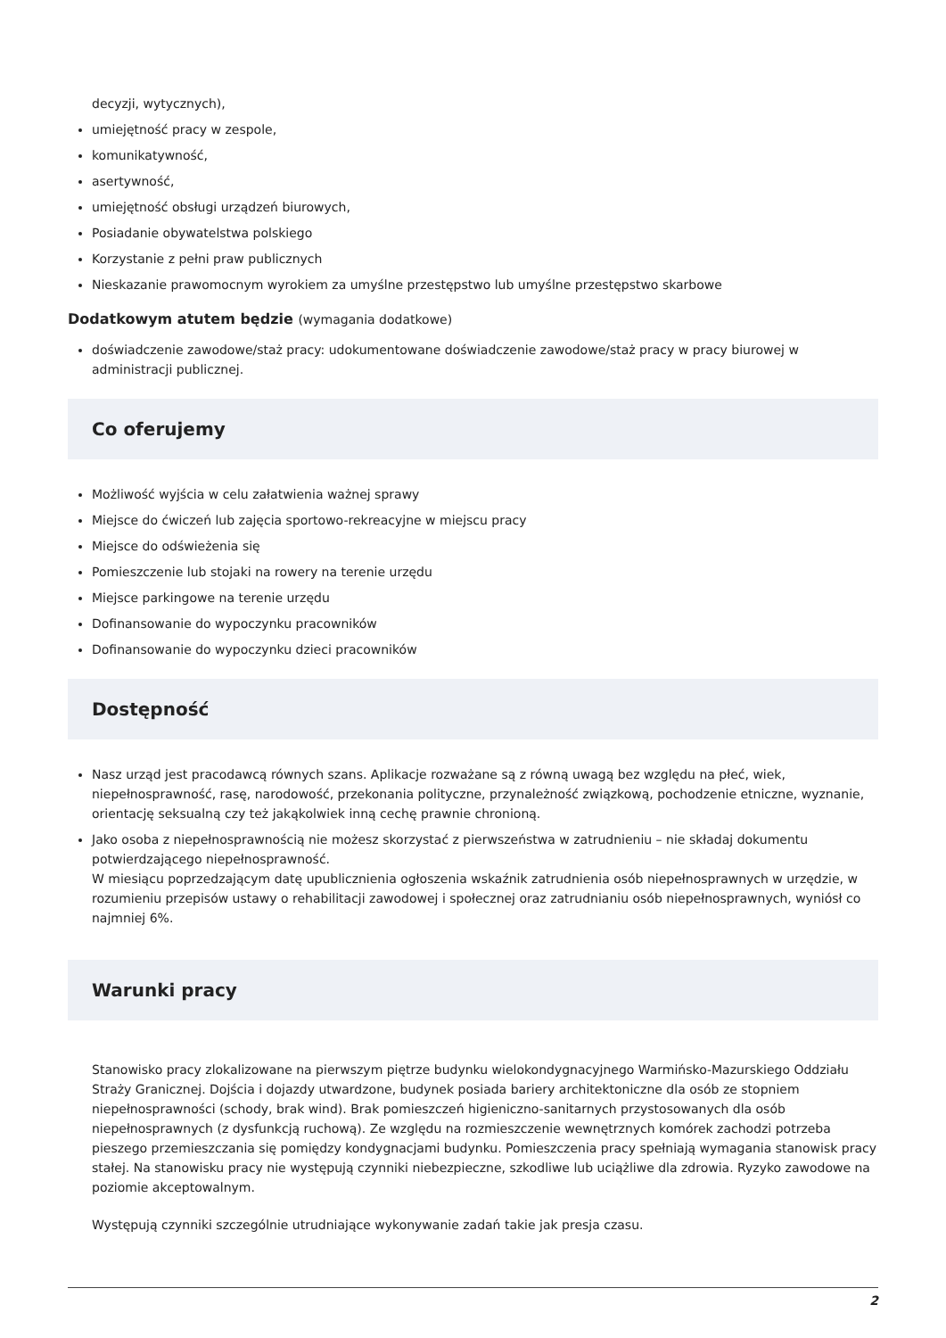decyzji, wytycznych),
umiejętność pracy w zespole,
komunikatywność,
asertywność,
umiejętność obsługi urządzeń biurowych,
Posiadanie obywatelstwa polskiego
Korzystanie z pełni praw publicznych
Nieskazanie prawomocnym wyrokiem za umyślne przestępstwo lub umyślne przestępstwo skarbowe
Dodatkowym atutem będzie (wymagania dodatkowe)
doświadczenie zawodowe/staż pracy: udokumentowane doświadczenie zawodowe/staż pracy w pracy biurowej w administracji publicznej.
Co oferujemy
Możliwość wyjścia w celu załatwienia ważnej sprawy
Miejsce do ćwiczeń lub zajęcia sportowo-rekreacyjne w miejscu pracy
Miejsce do odświeżenia się
Pomieszczenie lub stojaki na rowery na terenie urzędu
Miejsce parkingowe na terenie urzędu
Dofinansowanie do wypoczynku pracowników
Dofinansowanie do wypoczynku dzieci pracowników
Dostępność
Nasz urząd jest pracodawcą równych szans. Aplikacje rozważane są z równą uwagą bez względu na płeć, wiek, niepełnosprawność, rasę, narodowość, przekonania polityczne, przynależność związkową, pochodzenie etniczne, wyznanie, orientację seksualną czy też jakąkolwiek inną cechę prawnie chronioną.
Jako osoba z niepełnosprawnością nie możesz skorzystać z pierwszeństwa w zatrudnieniu – nie składaj dokumentu potwierdzającego niepełnosprawność.
W miesiącu poprzedzającym datę upublicznienia ogłoszenia wskaźnik zatrudnienia osób niepełnosprawnych w urzędzie, w rozumieniu przepisów ustawy o rehabilitacji zawodowej i społecznej oraz zatrudnianiu osób niepełnosprawnych, wyniósł co najmniej 6%.
Warunki pracy
Stanowisko pracy zlokalizowane na pierwszym piętrze budynku wielokondygnacyjnego Warmińsko-Mazurskiego Oddziału Straży Granicznej. Dojścia i dojazdy utwardzone, budynek posiada bariery architektoniczne dla osób ze stopniem niepełnosprawności (schody, brak wind). Brak pomieszczeń higieniczno-sanitarnych przystosowanych dla osób niepełnosprawnych (z dysfunkcją ruchową). Ze względu na rozmieszczenie wewnętrznych komórek zachodzi potrzeba pieszego przemieszczania się pomiędzy kondygnacjami budynku. Pomieszczenia pracy spełniają wymagania stanowisk pracy stałej. Na stanowisku pracy nie występują czynniki niebezpieczne, szkodliwe lub uciążliwe dla zdrowia. Ryzyko zawodowe na poziomie akceptowalnym.
Występują czynniki szczególnie utrudniające wykonywanie zadań takie jak presja czasu.
2